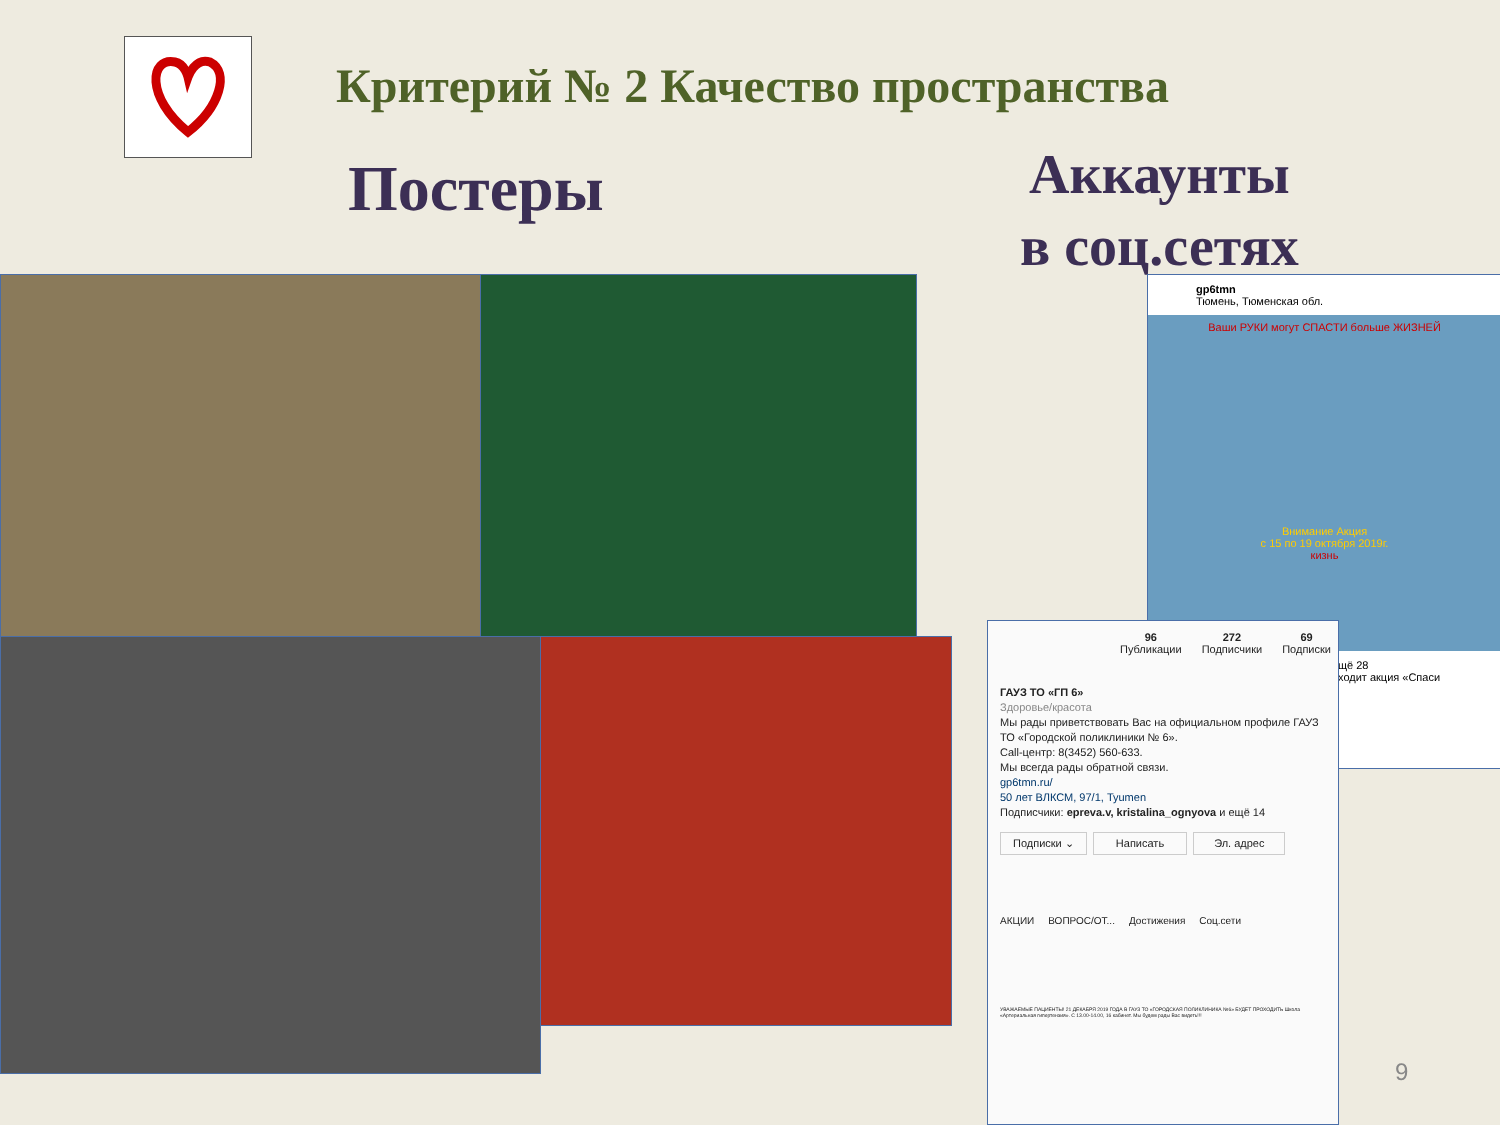Критерий № 2 Качество пространства
Постеры
Аккаунты
в соц.сетях
gp6tmn
Тюмень, Тюменская обл.
Ваши РУКИ могут СПАСТИ больше ЖИЗНЕЙ
Внимание Акция
с 15 по 19 октября 2019г.
кизнь
щё 28
ходит акция «Спаси
96
Публикации
272
Подписчики
69
Подписки
ГАУЗ ТО «ГП 6»
Здоровье/красота
Мы рады приветствовать Вас на официальном профиле ГАУЗ ТО «Городской поликлиники № 6».
Call-центр: 8(3452) 560-633.
Мы всегда рады обратной связи.
gp6tmn.ru/
50 лет ВЛКСМ, 97/1, Tyumen
Подписчики: epreva.v, kristalina_ognyova и ещё 14
Подписки ⌄ Написать Эл. адрес
АКЦИИ ВОПРОС/ОТ... Достижения Соц.сети
УВАЖАЕМЫЕ ПАЦИЕНТЫ! 21 ДЕКАБРЯ 2019 ГОДА В ГАУЗ ТО «ГОРОДСКАЯ ПОЛИКЛИНИКА №6» БУДЕТ ПРОХОДИТЬ Школа «Артериальная гипертензия». С 13.00-14.00, 16 кабинет. Мы будем рады Вас видеть!!!
9